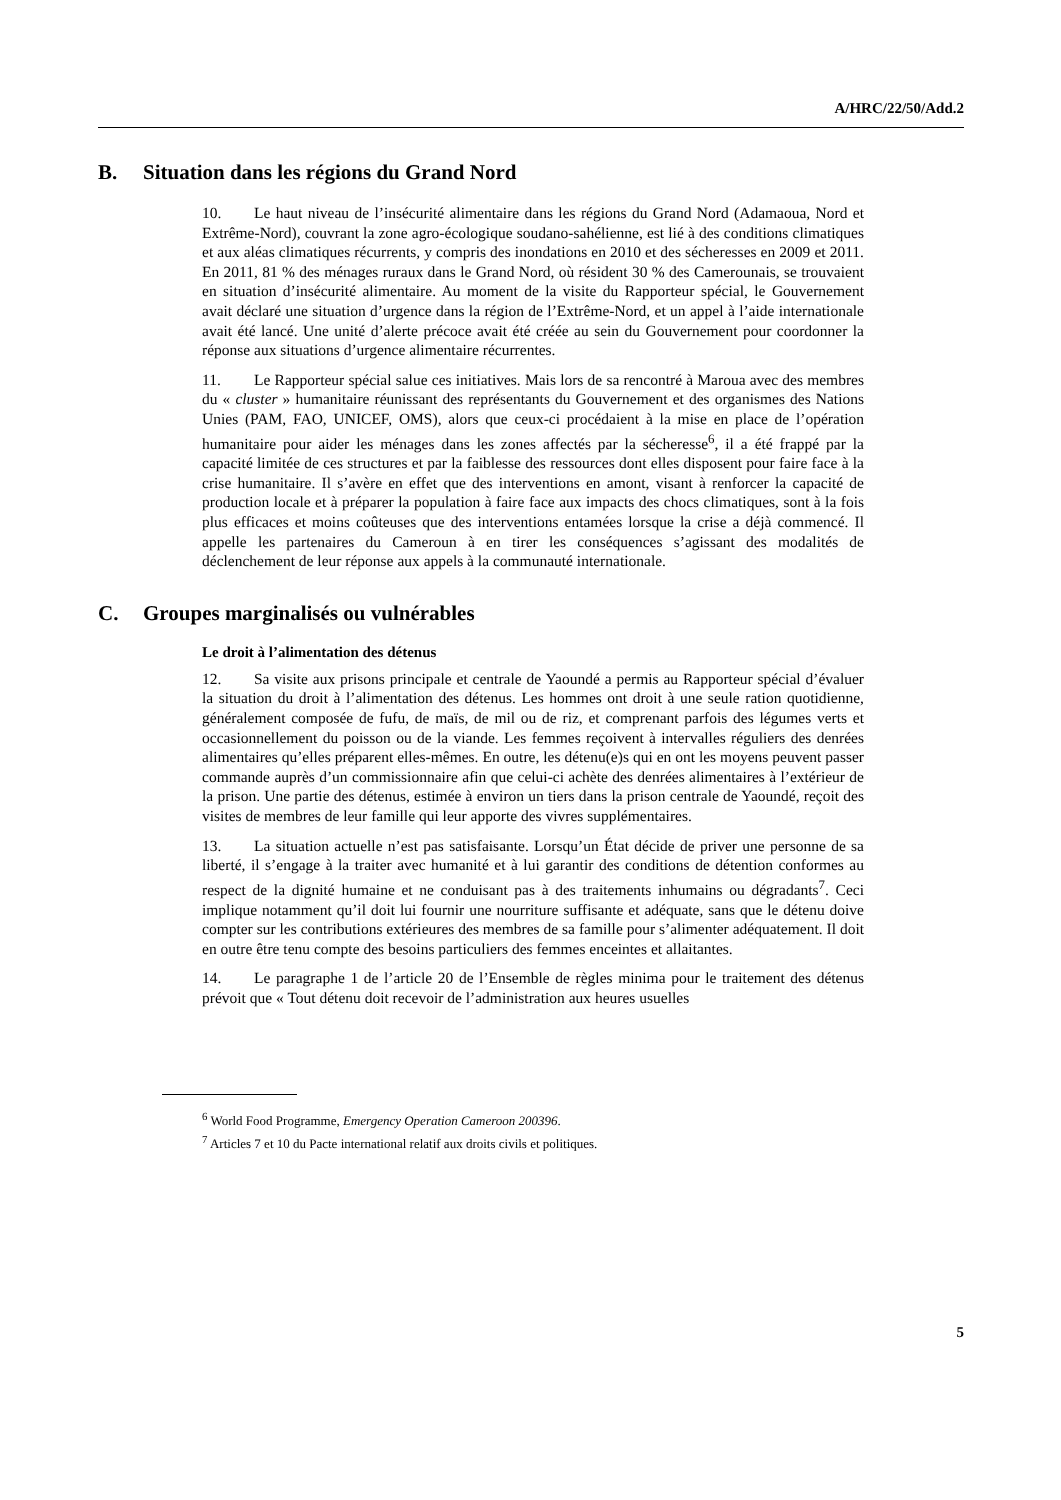A/HRC/22/50/Add.2
B. Situation dans les régions du Grand Nord
10. Le haut niveau de l’insécurité alimentaire dans les régions du Grand Nord (Adamaoua, Nord et Extrême-Nord), couvrant la zone agro-écologique soudano-sahélienne, est lié à des conditions climatiques et aux aléas climatiques récurrents, y compris des inondations en 2010 et des sécheresses en 2009 et 2011. En 2011, 81 % des ménages ruraux dans le Grand Nord, où résident 30 % des Camerounais, se trouvaient en situation d’insécurité alimentaire. Au moment de la visite du Rapporteur spécial, le Gouvernement avait déclaré une situation d’urgence dans la région de l’Extrême-Nord, et un appel à l’aide internationale avait été lancé. Une unité d’alerte précoce avait été créée au sein du Gouvernement pour coordonner la réponse aux situations d’urgence alimentaire récurrentes.
11. Le Rapporteur spécial salue ces initiatives. Mais lors de sa rencontré à Maroua avec des membres du « cluster » humanitaire réunissant des représentants du Gouvernement et des organismes des Nations Unies (PAM, FAO, UNICEF, OMS), alors que ceux-ci procédaient à la mise en place de l’opération humanitaire pour aider les ménages dans les zones affectés par la sécheresse<sup>6</sup>, il a été frappé par la capacité limitée de ces structures et par la faiblesse des ressources dont elles disposent pour faire face à la crise humanitaire. Il s’avère en effet que des interventions en amont, visant à renforcer la capacité de production locale et à préparer la population à faire face aux impacts des chocs climatiques, sont à la fois plus efficaces et moins coûteuses que des interventions entamées lorsque la crise a déjà commencé. Il appelle les partenaires du Cameroun à en tirer les conséquences s’agissant des modalités de déclenchement de leur réponse aux appels à la communauté internationale.
C. Groupes marginalisés ou vulnérables
Le droit à l’alimentation des détenus
12. Sa visite aux prisons principale et centrale de Yaoundé a permis au Rapporteur spécial d’évaluer la situation du droit à l’alimentation des détenus. Les hommes ont droit à une seule ration quotidienne, généralement composée de fufu, de maïs, de mil ou de riz, et comprenant parfois des légumes verts et occasionnellement du poisson ou de la viande. Les femmes reçoivent à intervalles réguliers des denrées alimentaires qu’elles préparent elles-mêmes. En outre, les détenu(e)s qui en ont les moyens peuvent passer commande auprès d’un commissionnaire afin que celui-ci achète des denrées alimentaires à l’extérieur de la prison. Une partie des détenus, estimée à environ un tiers dans la prison centrale de Yaoundé, reçoit des visites de membres de leur famille qui leur apporte des vivres supplémentaires.
13. La situation actuelle n’est pas satisfaisante. Lorsqu’un État décide de priver une personne de sa liberté, il s’engage à la traiter avec humanité et à lui garantir des conditions de détention conformes au respect de la dignité humaine et ne conduisant pas à des traitements inhumains ou dégradants<sup>7</sup>. Ceci implique notamment qu’il doit lui fournir une nourriture suffisante et adéquate, sans que le détenu doive compter sur les contributions extérieures des membres de sa famille pour s’alimenter adéquatement. Il doit en outre être tenu compte des besoins particuliers des femmes enceintes et allaitantes.
14. Le paragraphe 1 de l’article 20 de l’Ensemble de règles minima pour le traitement des détenus prévoit que « Tout détenu doit recevoir de l’administration aux heures usuelles
<sup>6</sup> World Food Programme, Emergency Operation Cameroon 200396.
<sup>7</sup> Articles 7 et 10 du Pacte international relatif aux droits civils et politiques.
5